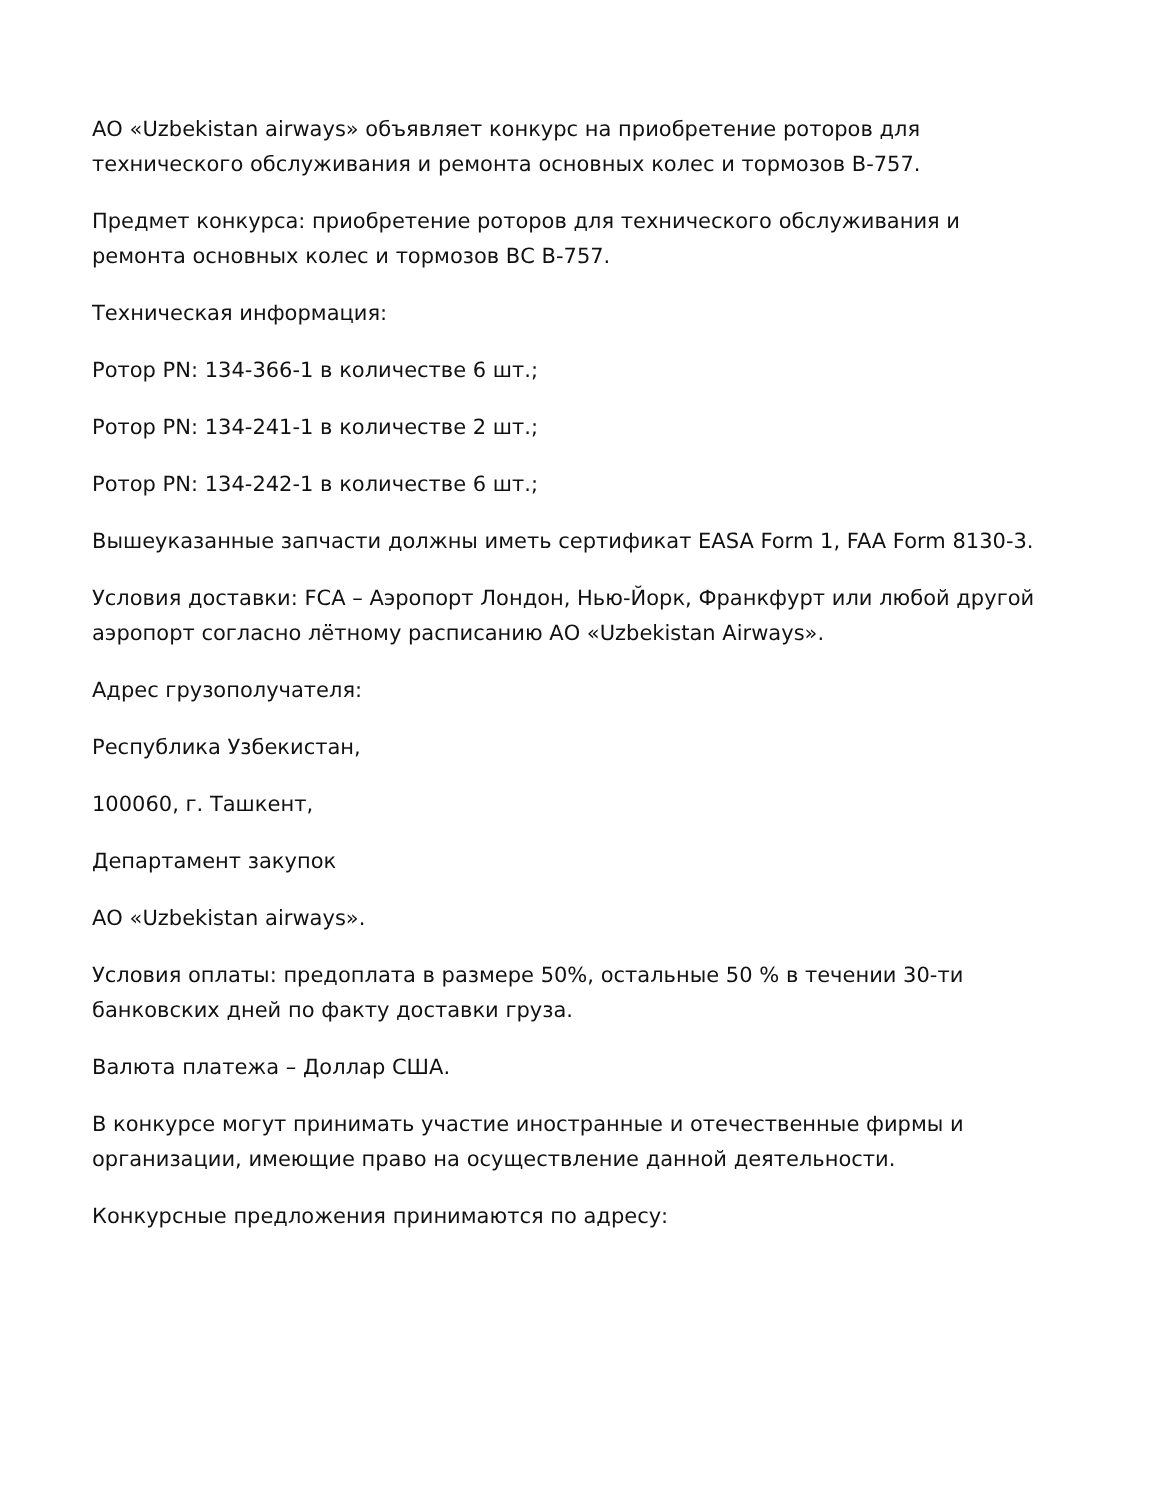АО «Uzbekistan airways» объявляет конкурс на приобретение роторов для технического обслуживания и ремонта основных колес и тормозов В-757.
Предмет конкурса: приобретение роторов для технического обслуживания и ремонта основных колес и тормозов ВС В-757.
Техническая информация:
Ротор PN: 134-366-1 в количестве 6 шт.;
Ротор PN: 134-241-1 в количестве 2 шт.;
Ротор PN: 134-242-1 в количестве 6 шт.;
Вышеуказанные запчасти должны иметь сертификат EASA Form 1, FAA Form 8130-3.
Условия доставки: FCA – Аэропорт Лондон, Нью-Йорк, Франкфурт или любой другой аэропорт согласно лётному расписанию АО «Uzbekistan Airways».
Адрес грузополучателя:
Республика Узбекистан,
100060, г. Ташкент,
Департамент закупок
АО «Uzbekistan airways».
Условия оплаты: предоплата в размере 50%, остальные 50 % в течении 30-ти банковских дней по факту доставки груза.
Валюта платежа – Доллар США.
В конкурсе могут принимать участие иностранные и отечественные фирмы и организации, имеющие право на осуществление данной деятельности.
Конкурсные предложения принимаются по адресу: